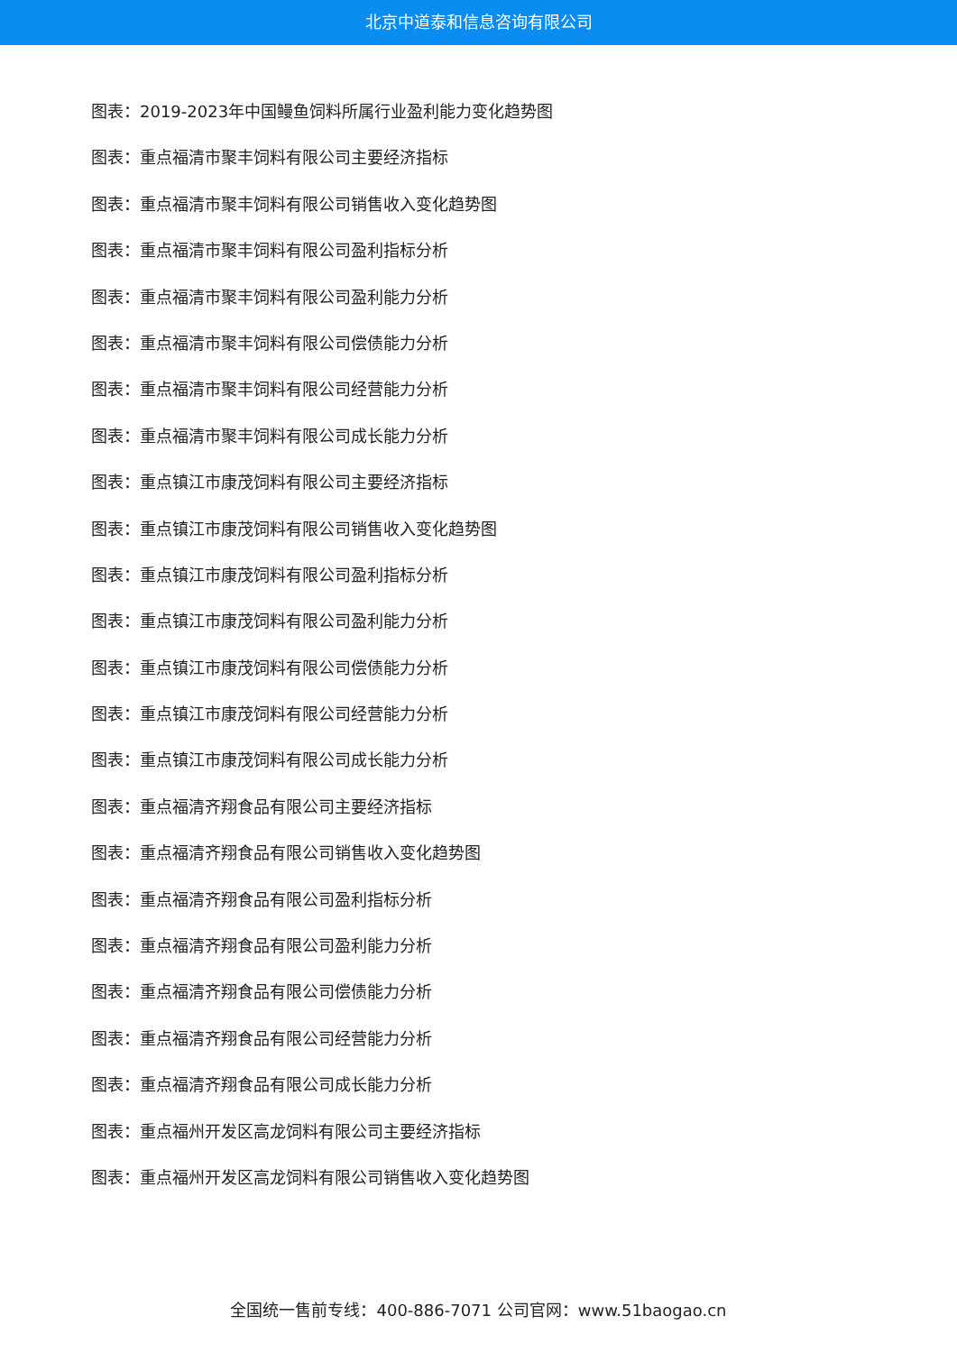北京中道泰和信息咨询有限公司
图表：2019-2023年中国鳗鱼饲料所属行业盈利能力变化趋势图
图表：重点福清市聚丰饲料有限公司主要经济指标
图表：重点福清市聚丰饲料有限公司销售收入变化趋势图
图表：重点福清市聚丰饲料有限公司盈利指标分析
图表：重点福清市聚丰饲料有限公司盈利能力分析
图表：重点福清市聚丰饲料有限公司偿债能力分析
图表：重点福清市聚丰饲料有限公司经营能力分析
图表：重点福清市聚丰饲料有限公司成长能力分析
图表：重点镇江市康茂饲料有限公司主要经济指标
图表：重点镇江市康茂饲料有限公司销售收入变化趋势图
图表：重点镇江市康茂饲料有限公司盈利指标分析
图表：重点镇江市康茂饲料有限公司盈利能力分析
图表：重点镇江市康茂饲料有限公司偿债能力分析
图表：重点镇江市康茂饲料有限公司经营能力分析
图表：重点镇江市康茂饲料有限公司成长能力分析
图表：重点福清齐翔食品有限公司主要经济指标
图表：重点福清齐翔食品有限公司销售收入变化趋势图
图表：重点福清齐翔食品有限公司盈利指标分析
图表：重点福清齐翔食品有限公司盈利能力分析
图表：重点福清齐翔食品有限公司偿债能力分析
图表：重点福清齐翔食品有限公司经营能力分析
图表：重点福清齐翔食品有限公司成长能力分析
图表：重点福州开发区高龙饲料有限公司主要经济指标
图表：重点福州开发区高龙饲料有限公司销售收入变化趋势图
全国统一售前专线：400-886-7071 公司官网：www.51baogao.cn